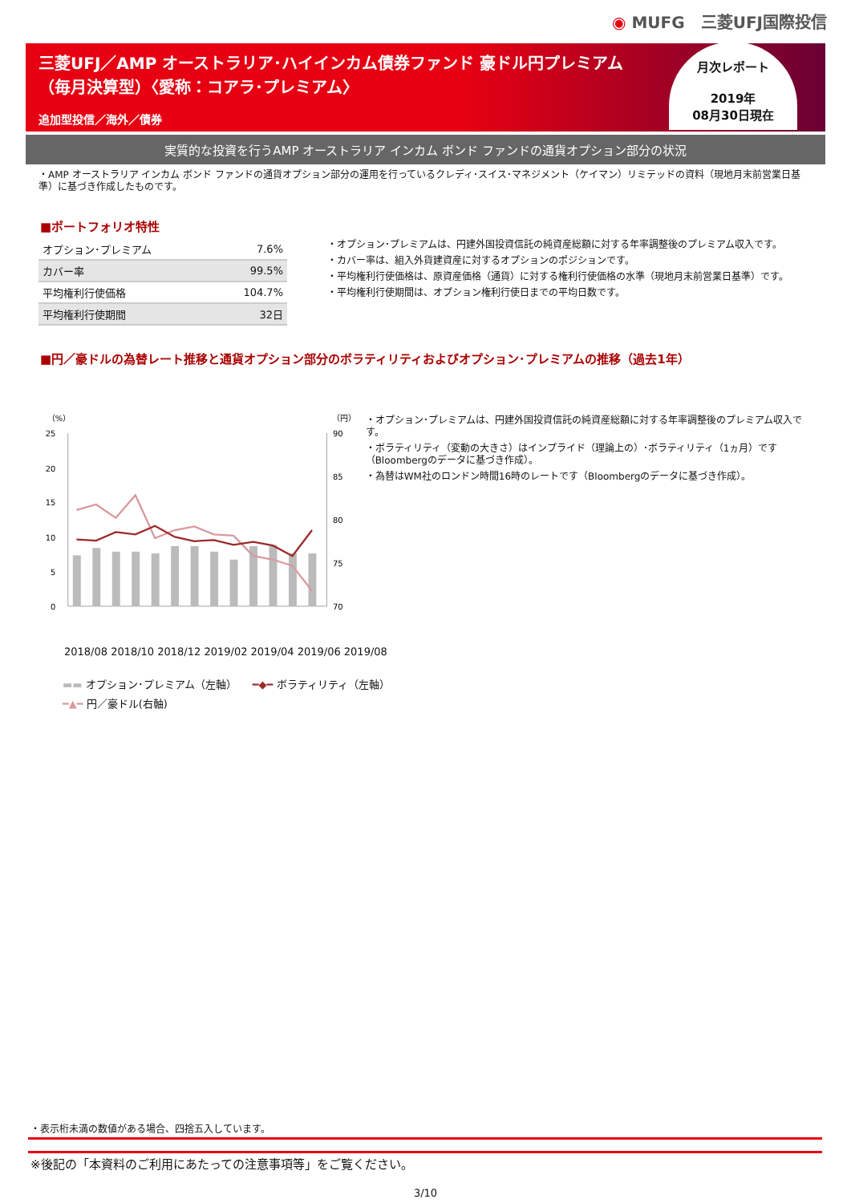◉ MUFG　三菱UFJ国際投信
三菱UFJ／AMP オーストラリア･ハイインカム債券ファンド 豪ドル円プレミアム
（毎月決算型）〈愛称：コアラ･プレミアム〉
追加型投信／海外／債券
月次レポート
2019年
08月30日現在
実質的な投資を行うAMP オーストラリア インカム ボンド ファンドの通貨オプション部分の状況
・AMP オーストラリア インカム ボンド ファンドの通貨オプション部分の運用を行っているクレディ･スイス･マネジメント（ケイマン）リミテッドの資料（現地月末前営業日基準）に基づき作成したものです。
■ポートフォリオ特性
| オプション･プレミアム | 7.6% |
| カバー率 | 99.5% |
| 平均権利行使価格 | 104.7% |
| 平均権利行使期間 | 32日 |
・オプション･プレミアムは、円建外国投資信託の純資産総額に対する年率調整後のプレミアム収入です。
・カバー率は、組入外貨建資産に対するオプションのポジションです。
・平均権利行使価格は、原資産価格（通貨）に対する権利行使価格の水準（現地月末前営業日基準）です。
・平均権利行使期間は、オプション権利行使日までの平均日数です。
■円／豪ドルの為替レート推移と通貨オプション部分のボラティリティおよびオプション･プレミアムの推移（過去1年）
（%）
（円）
25
20
15
10
5
0
90
85
80
75
70
・オプション･プレミアムは、円建外国投資信託の純資産総額に対する年率調整後のプレミアム収入です。
・ボラティリティ（変動の大きさ）はインプライド（理論上の）･ボラティリティ（1ヵ月）です（Bloombergのデータに基づき作成）。
・為替はWM社のロンドン時間16時のレートです（Bloombergのデータに基づき作成）。
2018/08 2018/10 2018/12 2019/02 2019/04 2019/06 2019/08
▬▬ オプション･プレミアム（左軸）　　━◆━ ボラティリティ（左軸）
━▲━ 円／豪ドル(右軸)
・表示桁未満の数値がある場合、四捨五入しています。
※後記の「本資料のご利用にあたっての注意事項等」をご覧ください。
3/10